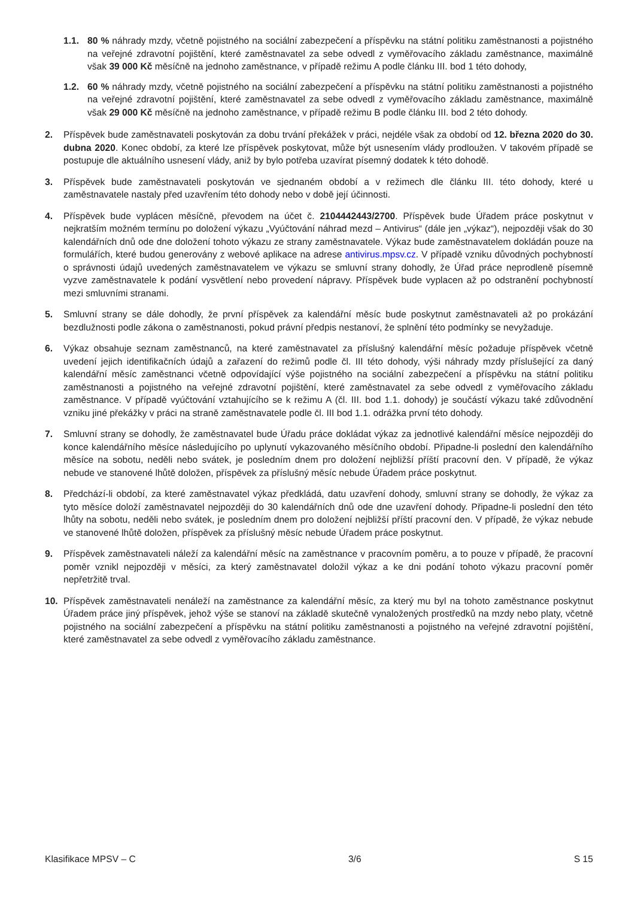1.1. 80 % náhrady mzdy, včetně pojistného na sociální zabezpečení a příspěvku na státní politiku zaměstnanosti a pojistného na veřejné zdravotní pojištění, které zaměstnavatel za sebe odvedl z vyměřovacího základu zaměstnance, maximálně však 39 000 Kč měsíčně na jednoho zaměstnance, v případě režimu A podle článku III. bod 1 této dohody,
1.2. 60 % náhrady mzdy, včetně pojistného na sociální zabezpečení a příspěvku na státní politiku zaměstnanosti a pojistného na veřejné zdravotní pojištění, které zaměstnavatel za sebe odvedl z vyměřovacího základu zaměstnance, maximálně však 29 000 Kč měsíčně na jednoho zaměstnance, v případě režimu B podle článku III. bod 2 této dohody.
2. Příspěvek bude zaměstnavateli poskytován za dobu trvání překážek v práci, nejdéle však za období od 12. března 2020 do 30. dubna 2020. Konec období, za které lze příspěvek poskytovat, může být usnesením vlády prodloužen. V takovém případě se postupuje dle aktuálního usnesení vlády, aniž by bylo potřeba uzavírat písemný dodatek k této dohodě.
3. Příspěvek bude zaměstnavateli poskytován ve sjednaném období a v režimech dle článku III. této dohody, které u zaměstnavatele nastaly před uzavřením této dohody nebo v době její účinnosti.
4. Příspěvek bude vyplácen měsíčně, převodem na účet č. 2104442443/2700. Příspěvek bude Úřadem práce poskytnut v nejkratším možném termínu po doložení výkazu „Vyúčtování náhrad mezd – Antivirus“ (dále jen „výkaz“), nejpozději však do 30 kalendářních dnů ode dne doložení tohoto výkazu ze strany zaměstnavatele. Výkaz bude zaměstnavatelem dokládán pouze na formulářích, které budou generovány z webové aplikace na adrese antivirus.mpsv.cz. V případě vzniku důvodných pochybností o správnosti údajů uvedených zaměstnavatelem ve výkazu se smluvní strany dohodly, že Úřad práce neprodleně písemně vyzve zaměstnavatele k podání vysvětlení nebo provedení nápravy. Příspěvek bude vyplacen až po odstranění pochybností mezi smluvními stranami.
5. Smluvní strany se dále dohodly, že první příspěvek za kalendářní měsíc bude poskytnut zaměstnavateli až po prokázání bezdlužnosti podle zákona o zaměstnanosti, pokud právní předpis nestanoví, že splnění této podmínky se nevyžaduje.
6. Výkaz obsahuje seznam zaměstnanců, na které zaměstnavatel za příslušný kalendářní měsíc požaduje příspěvek včetně uvedení jejich identifikačních údajů a zařazení do režimů podle čl. III této dohody, výši náhrady mzdy příslušející za daný kalendářní měsíc zaměstnanci včetně odpovídající výše pojistného na sociální zabezpečení a příspěvku na státní politiku zaměstnanosti a pojistného na veřejné zdravotní pojištění, které zaměstnavatel za sebe odvedl z vyměřovacího základu zaměstnance. V případě vyúčtování vztahujícího se k režimu A (čl. III. bod 1.1. dohody) je součástí výkazu také zdůvodnění vzniku jiné překážky v práci na straně zaměstnavatele podle čl. III bod 1.1. odrážka první této dohody.
7. Smluvní strany se dohodly, že zaměstnavatel bude Úřadu práce dokládat výkaz za jednotlivé kalendářní měsíce nejpozději do konce kalendářního měsíce následujícího po uplynutí vykazovaného měsíčního období. Připadne-li poslední den kalendářního měsíce na sobotu, neděli nebo svátek, je posledním dnem pro doložení nejbližší příští pracovní den. V případě, že výkaz nebude ve stanovené lhůtě doložen, příspěvek za příslušný měsíc nebude Úřadem práce poskytnut.
8. Předchází-li období, za které zaměstnavatel výkaz předkládá, datu uzavření dohody, smluvní strany se dohodly, že výkaz za tyto měsíce doloží zaměstnavatel nejpozději do 30 kalendářních dnů ode dne uzavření dohody. Připadne-li poslední den této lhůty na sobotu, neděli nebo svátek, je posledním dnem pro doložení nejbližší příští pracovní den. V případě, že výkaz nebude ve stanovené lhůtě doložen, příspěvek za příslušný měsíc nebude Úřadem práce poskytnut.
9. Příspěvek zaměstnavateli náleží za kalendářní měsíc na zaměstnance v pracovním poměru, a to pouze v případě, že pracovní poměr vznikl nejpozději v měsíci, za který zaměstnavatel doložil výkaz a ke dni podání tohoto výkazu pracovní poměr nepřetržitě trval.
10. Příspěvek zaměstnavateli nenáleží na zaměstnance za kalendářní měsíc, za který mu byl na tohoto zaměstnance poskytnut Úřadem práce jiný příspěvek, jehož výše se stanoví na základě skutečně vynaložených prostředků na mzdy nebo platy, včetně pojistného na sociální zabezpečení a příspěvku na státní politiku zaměstnanosti a pojistného na veřejné zdravotní pojištění, které zaměstnavatel za sebe odvedl z vyměřovacího základu zaměstnance.
Klasifikace MPSV – C 3/6 S 15